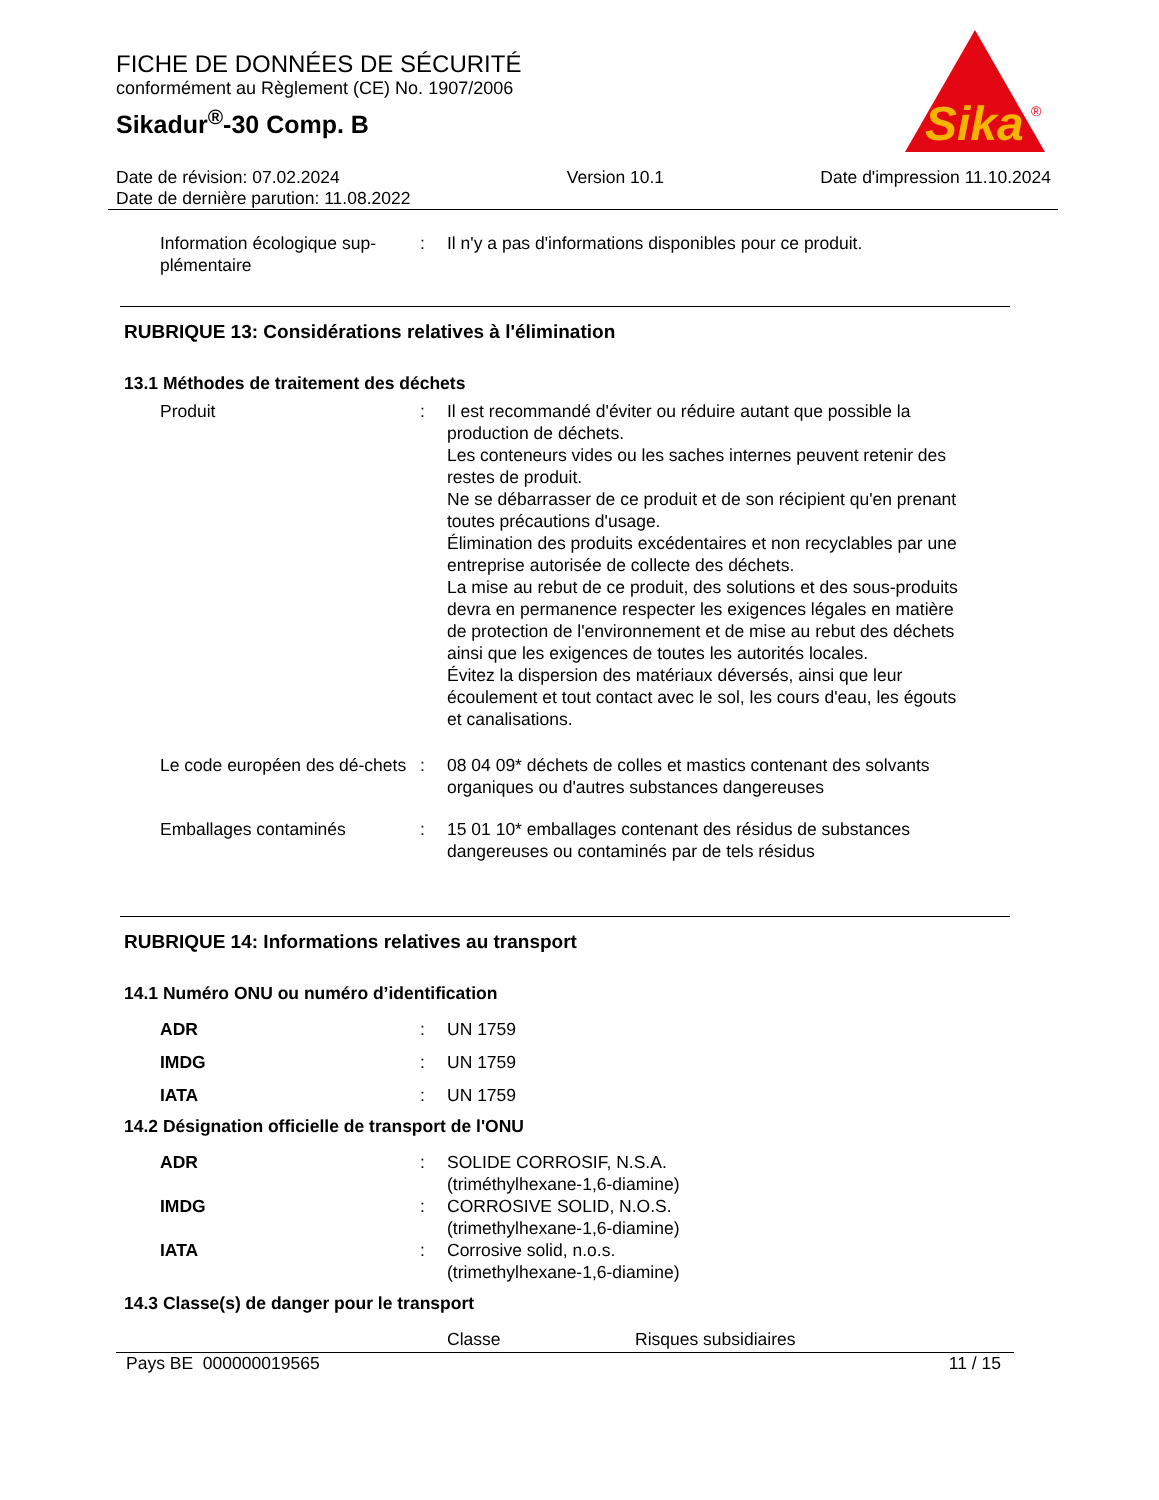FICHE DE DONNÉES DE SÉCURITÉ
conformément au Règlement (CE) No. 1907/2006
Sikadur<sup>®</sup>-30 Comp. B
Sika
®
Date de révision: 07.02.2024
Date de dernière parution: 11.08.2022
Version 10.1 Date d'impression 11.10.2024
| Information écologique sup-plémentaire | : | Il n'y a pas d'informations disponibles pour ce produit. |
RUBRIQUE 13: Considérations relatives à l'élimination
13.1 Méthodes de traitement des déchets
| Produit | : | Il est recommandé d'éviter ou réduire autant que possible la production de déchets. Les conteneurs vides ou les saches internes peuvent retenir des restes de produit. Ne se débarrasser de ce produit et de son récipient qu'en prenant toutes précautions d'usage. Élimination des produits excédentaires et non recyclables par une entreprise autorisée de collecte des déchets. La mise au rebut de ce produit, des solutions et des sous-produits devra en permanence respecter les exigences légales en matière de protection de l'environnement et de mise au rebut des déchets ainsi que les exigences de toutes les autorités locales. Évitez la dispersion des matériaux déversés, ainsi que leur écoulement et tout contact avec le sol, les cours d'eau, les égouts et canalisations. |
| Le code européen des dé-chets | : | 08 04 09* déchets de colles et mastics contenant des solvants organiques ou d'autres substances dangereuses |
| Emballages contaminés | : | 15 01 10* emballages contenant des résidus de substances dangereuses ou contaminés par de tels résidus |
RUBRIQUE 14: Informations relatives au transport
14.1 Numéro ONU ou numéro d’identification
| ADR | : | UN 1759 |
| IMDG | : | UN 1759 |
| IATA | : | UN 1759 |
14.2 Désignation officielle de transport de l'ONU
| ADR | : | SOLIDE CORROSIF, N.S.A. (triméthylhexane-1,6-diamine) |
| IMDG | : | CORROSIVE SOLID, N.O.S. (trimethylhexane-1,6-diamine) |
| IATA | : | Corrosive solid, n.o.s. (trimethylhexane-1,6-diamine) |
14.3 Classe(s) de danger pour le transport
| | | Classe | Risques subsidiaires |
Pays BE 000000019565 11 / 15